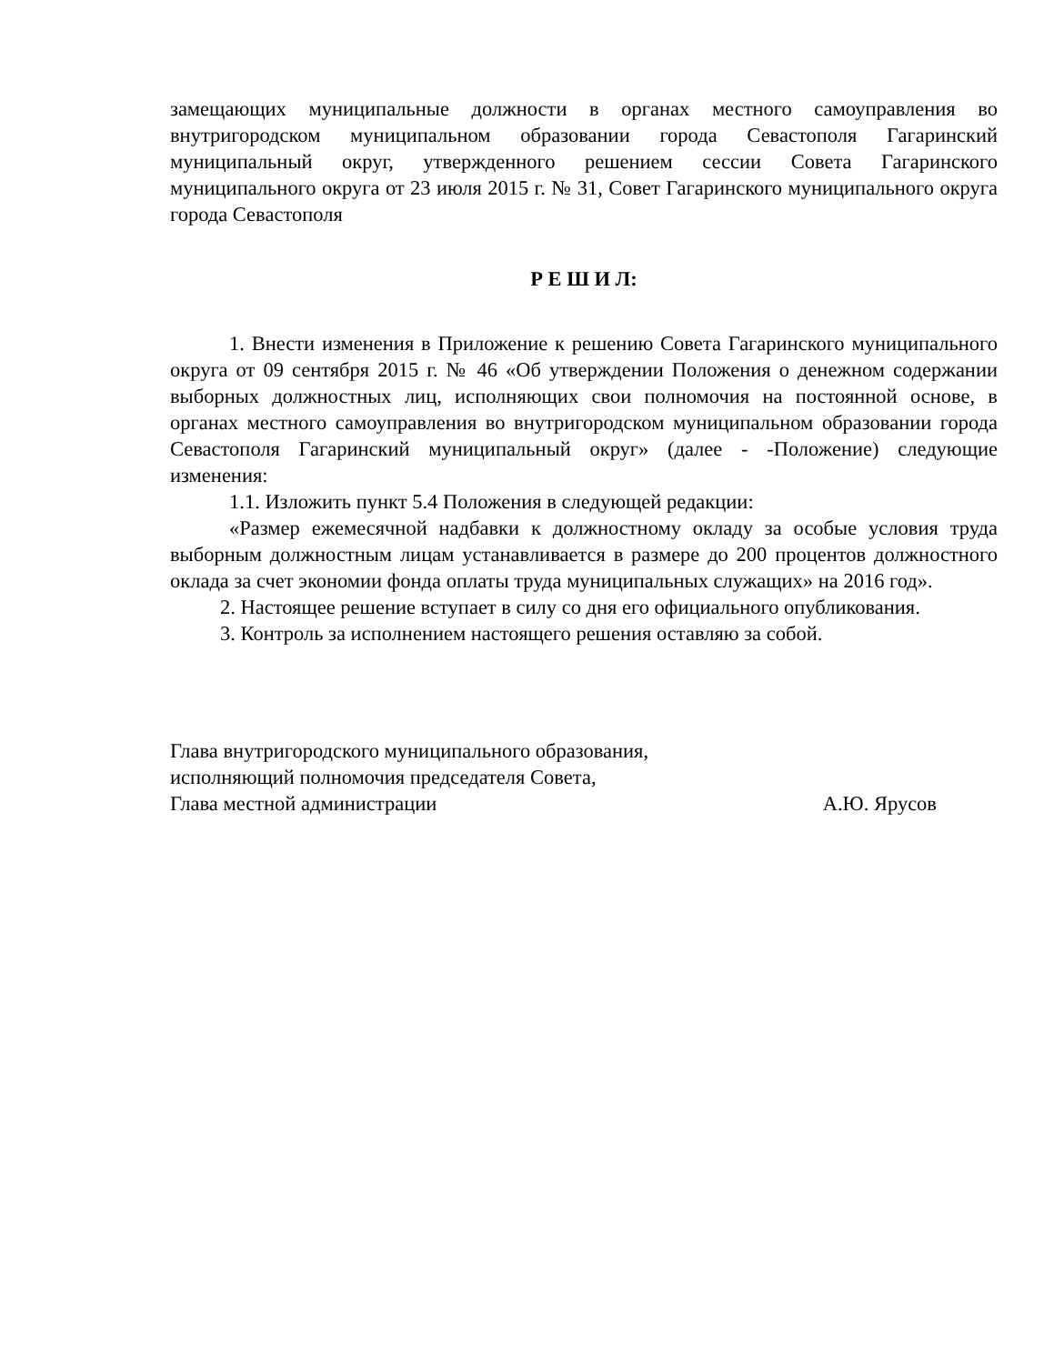замещающих муниципальные должности в органах местного самоуправления во внутригородском муниципальном образовании города Севастополя Гагаринский муниципальный округ, утвержденного решением сессии Совета Гагаринского муниципального округа от 23 июля 2015 г. № 31, Совет Гагаринского муниципального округа города Севастополя
Р Е Ш И Л:
1. Внести изменения в Приложение к решению Совета Гагаринского муниципального округа от 09 сентября 2015 г. № 46 «Об утверждении Положения о денежном содержании выборных должностных лиц, исполняющих свои полномочия на постоянной основе, в органах местного самоуправления во внутригородском муниципальном образовании города Севастополя Гагаринский муниципальный округ» (далее - -Положение) следующие изменения:
1.1. Изложить пункт 5.4 Положения в следующей редакции:
«Размер ежемесячной надбавки к должностному окладу за особые условия труда выборным должностным лицам устанавливается в размере до 200 процентов должностного оклада за счет экономии фонда оплаты труда муниципальных служащих» на 2016 год».
2. Настоящее решение вступает в силу со дня его официального опубликования.
3. Контроль за исполнением настоящего решения оставляю за собой.
Глава внутригородского муниципального образования,
исполняющий полномочия председателя Совета,
Глава местной администрации А.Ю. Ярусов